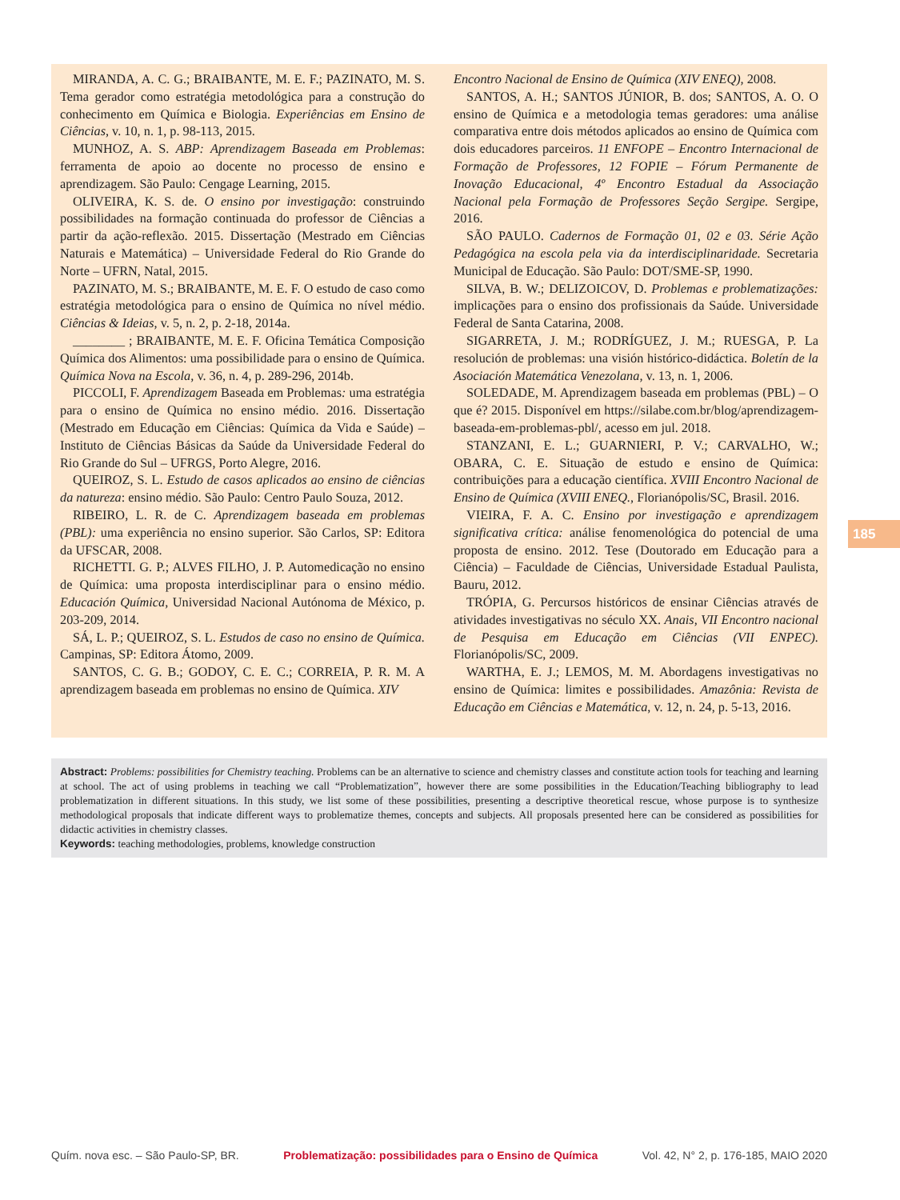MIRANDA, A. C. G.; BRAIBANTE, M. E. F.; PAZINATO, M. S. Tema gerador como estratégia metodológica para a construção do conhecimento em Química e Biologia. Experiências em Ensino de Ciências, v. 10, n. 1, p. 98-113, 2015.
MUNHOZ, A. S. ABP: Aprendizagem Baseada em Problemas: ferramenta de apoio ao docente no processo de ensino e aprendizagem. São Paulo: Cengage Learning, 2015.
OLIVEIRA, K. S. de. O ensino por investigação: construindo possibilidades na formação continuada do professor de Ciências a partir da ação-reflexão. 2015. Dissertação (Mestrado em Ciências Naturais e Matemática) – Universidade Federal do Rio Grande do Norte – UFRN, Natal, 2015.
PAZINATO, M. S.; BRAIBANTE, M. E. F. O estudo de caso como estratégia metodológica para o ensino de Química no nível médio. Ciências & Ideias, v. 5, n. 2, p. 2-18, 2014a.
________ ; BRAIBANTE, M. E. F. Oficina Temática Composição Química dos Alimentos: uma possibilidade para o ensino de Química. Química Nova na Escola, v. 36, n. 4, p. 289-296, 2014b.
PICCOLI, F. Aprendizagem Baseada em Problemas: uma estratégia para o ensino de Química no ensino médio. 2016. Dissertação (Mestrado em Educação em Ciências: Química da Vida e Saúde) – Instituto de Ciências Básicas da Saúde da Universidade Federal do Rio Grande do Sul – UFRGS, Porto Alegre, 2016.
QUEIROZ, S. L. Estudo de casos aplicados ao ensino de ciências da natureza: ensino médio. São Paulo: Centro Paulo Souza, 2012.
RIBEIRO, L. R. de C. Aprendizagem baseada em problemas (PBL): uma experiência no ensino superior. São Carlos, SP: Editora da UFSCAR, 2008.
RICHETTI. G. P.; ALVES FILHO, J. P. Automedicação no ensino de Química: uma proposta interdisciplinar para o ensino médio. Educación Química, Universidad Nacional Autónoma de México, p. 203-209, 2014.
SÁ, L. P.; QUEIROZ, S. L. Estudos de caso no ensino de Química. Campinas, SP: Editora Átomo, 2009.
SANTOS, C. G. B.; GODOY, C. E. C.; CORREIA, P. R. M. A aprendizagem baseada em problemas no ensino de Química. XIV
Encontro Nacional de Ensino de Química (XIV ENEQ), 2008.
SANTOS, A. H.; SANTOS JÚNIOR, B. dos; SANTOS, A. O. O ensino de Química e a metodologia temas geradores: uma análise comparativa entre dois métodos aplicados ao ensino de Química com dois educadores parceiros. 11 ENFOPE – Encontro Internacional de Formação de Professores, 12 FOPIE – Fórum Permanente de Inovação Educacional, 4º Encontro Estadual da Associação Nacional pela Formação de Professores Seção Sergipe. Sergipe, 2016.
SÃO PAULO. Cadernos de Formação 01, 02 e 03. Série Ação Pedagógica na escola pela via da interdisciplinaridade. Secretaria Municipal de Educação. São Paulo: DOT/SME-SP, 1990.
SILVA, B. W.; DELIZOICOV, D. Problemas e problematizações: implicações para o ensino dos profissionais da Saúde. Universidade Federal de Santa Catarina, 2008.
SIGARRETA, J. M.; RODRÍGUEZ, J. M.; RUESGA, P. La resolución de problemas: una visión histórico-didáctica. Boletín de la Asociación Matemática Venezolana, v. 13, n. 1, 2006.
SOLEDADE, M. Aprendizagem baseada em problemas (PBL) – O que é? 2015. Disponível em https://silabe.com.br/blog/aprendizagem-baseada-em-problemas-pbl/, acesso em jul. 2018.
STANZANI, E. L.; GUARNIERI, P. V.; CARVALHO, W.; OBARA, C. E. Situação de estudo e ensino de Química: contribuições para a educação científica. XVIII Encontro Nacional de Ensino de Química (XVIII ENEQ., Florianópolis/SC, Brasil. 2016.
VIEIRA, F. A. C. Ensino por investigação e aprendizagem significativa crítica: análise fenomenológica do potencial de uma proposta de ensino. 2012. Tese (Doutorado em Educação para a Ciência) – Faculdade de Ciências, Universidade Estadual Paulista, Bauru, 2012.
TRÓPIA, G. Percursos históricos de ensinar Ciências através de atividades investigativas no século XX. Anais, VII Encontro nacional de Pesquisa em Educação em Ciências (VII ENPEC). Florianópolis/SC, 2009.
WARTHA, E. J.; LEMOS, M. M. Abordagens investigativas no ensino de Química: limites e possibilidades. Amazônia: Revista de Educação em Ciências e Matemática, v. 12, n. 24, p. 5-13, 2016.
185
Abstract: Problems: possibilities for Chemistry teaching. Problems can be an alternative to science and chemistry classes and constitute action tools for teaching and learning at school. The act of using problems in teaching we call “Problematization”, however there are some possibilities in the Education/Teaching bibliography to lead problematization in different situations. In this study, we list some of these possibilities, presenting a descriptive theoretical rescue, whose purpose is to synthesize methodological proposals that indicate different ways to problematize themes, concepts and subjects. All proposals presented here can be considered as possibilities for didactic activities in chemistry classes.
Keywords: teaching methodologies, problems, knowledge construction
Quím. nova esc. – São Paulo-SP, BR. Problematização: possibilidades para o Ensino de Química Vol. 42, N° 2, p. 176-185, MAIO 2020